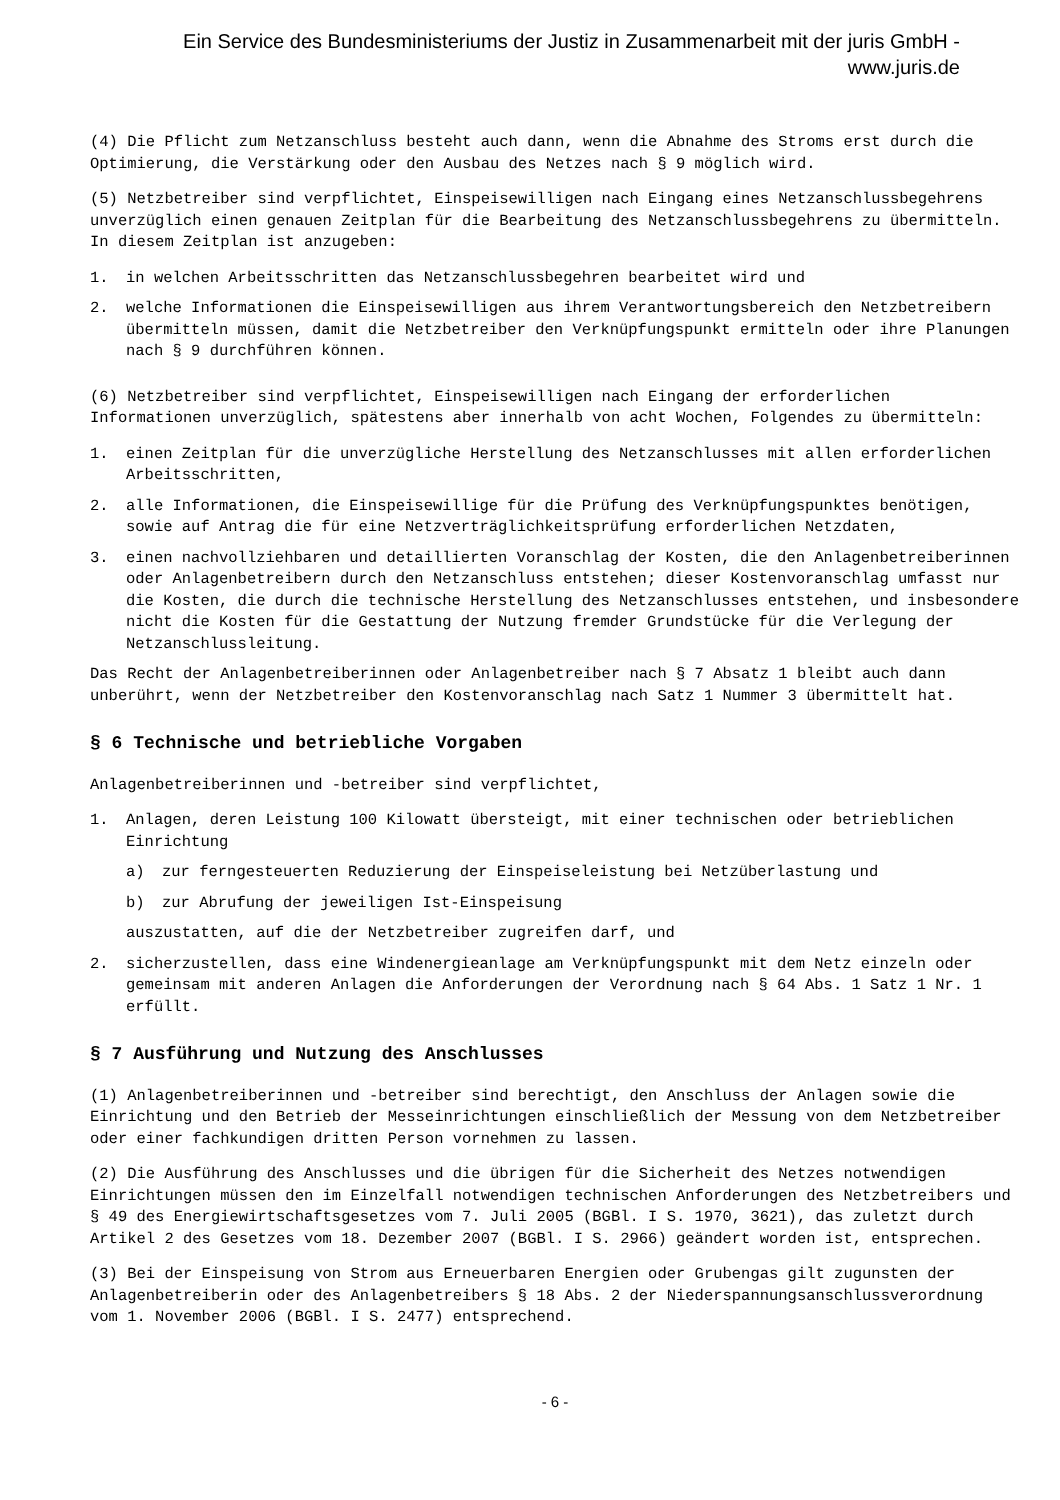Ein Service des Bundesministeriums der Justiz in Zusammenarbeit mit der juris GmbH -
www.juris.de
(4) Die Pflicht zum Netzanschluss besteht auch dann, wenn die Abnahme des Stroms erst durch die Optimierung, die Verstärkung oder den Ausbau des Netzes nach § 9 möglich wird.
(5) Netzbetreiber sind verpflichtet, Einspeisewilligen nach Eingang eines Netzanschlussbegehrens unverzüglich einen genauen Zeitplan für die Bearbeitung des Netzanschlussbegehrens zu übermitteln. In diesem Zeitplan ist anzugeben:
1. in welchen Arbeitsschritten das Netzanschlussbegehren bearbeitet wird und
2. welche Informationen die Einspeisewilligen aus ihrem Verantwortungsbereich den Netzbetreibern übermitteln müssen, damit die Netzbetreiber den Verknüpfungspunkt ermitteln oder ihre Planungen nach § 9 durchführen können.
(6) Netzbetreiber sind verpflichtet, Einspeisewilligen nach Eingang der erforderlichen Informationen unverzüglich, spätestens aber innerhalb von acht Wochen, Folgendes zu übermitteln:
1. einen Zeitplan für die unverzügliche Herstellung des Netzanschlusses mit allen erforderlichen Arbeitsschritten,
2. alle Informationen, die Einspeisewillige für die Prüfung des Verknüpfungspunktes benötigen, sowie auf Antrag die für eine Netzverträglichkeitsprüfung erforderlichen Netzdaten,
3. einen nachvollziehbaren und detaillierten Voranschlag der Kosten, die den Anlagenbetreiberinnen oder Anlagenbetreibern durch den Netzanschluss entstehen; dieser Kostenvoranschlag umfasst nur die Kosten, die durch die technische Herstellung des Netzanschlusses entstehen, und insbesondere nicht die Kosten für die Gestattung der Nutzung fremder Grundstücke für die Verlegung der Netzanschlussleitung.
Das Recht der Anlagenbetreiberinnen oder Anlagenbetreiber nach § 7 Absatz 1 bleibt auch dann unberührt, wenn der Netzbetreiber den Kostenvoranschlag nach Satz 1 Nummer 3 übermittelt hat.
§ 6 Technische und betriebliche Vorgaben
Anlagenbetreiberinnen und -betreiber sind verpflichtet,
1. Anlagen, deren Leistung 100 Kilowatt übersteigt, mit einer technischen oder betrieblichen Einrichtung
a) zur ferngesteuerten Reduzierung der Einspeiseleistung bei Netzüberlastung und
b) zur Abrufung der jeweiligen Ist-Einspeisung
auszustatten, auf die der Netzbetreiber zugreifen darf, und
2. sicherzustellen, dass eine Windenergieanlage am Verknüpfungspunkt mit dem Netz einzeln oder gemeinsam mit anderen Anlagen die Anforderungen der Verordnung nach § 64 Abs. 1 Satz 1 Nr. 1 erfüllt.
§ 7 Ausführung und Nutzung des Anschlusses
(1) Anlagenbetreiberinnen und -betreiber sind berechtigt, den Anschluss der Anlagen sowie die Einrichtung und den Betrieb der Messeinrichtungen einschließlich der Messung von dem Netzbetreiber oder einer fachkundigen dritten Person vornehmen zu lassen.
(2) Die Ausführung des Anschlusses und die übrigen für die Sicherheit des Netzes notwendigen Einrichtungen müssen den im Einzelfall notwendigen technischen Anforderungen des Netzbetreibers und § 49 des Energiewirtschaftsgesetzes vom 7. Juli 2005 (BGBl. I S. 1970, 3621), das zuletzt durch Artikel 2 des Gesetzes vom 18. Dezember 2007 (BGBl. I S. 2966) geändert worden ist, entsprechen.
(3) Bei der Einspeisung von Strom aus Erneuerbaren Energien oder Grubengas gilt zugunsten der Anlagenbetreiberin oder des Anlagenbetreibers § 18 Abs. 2 der Niederspannungsanschlussverordnung vom 1. November 2006 (BGBl. I S. 2477) entsprechend.
- 6 -